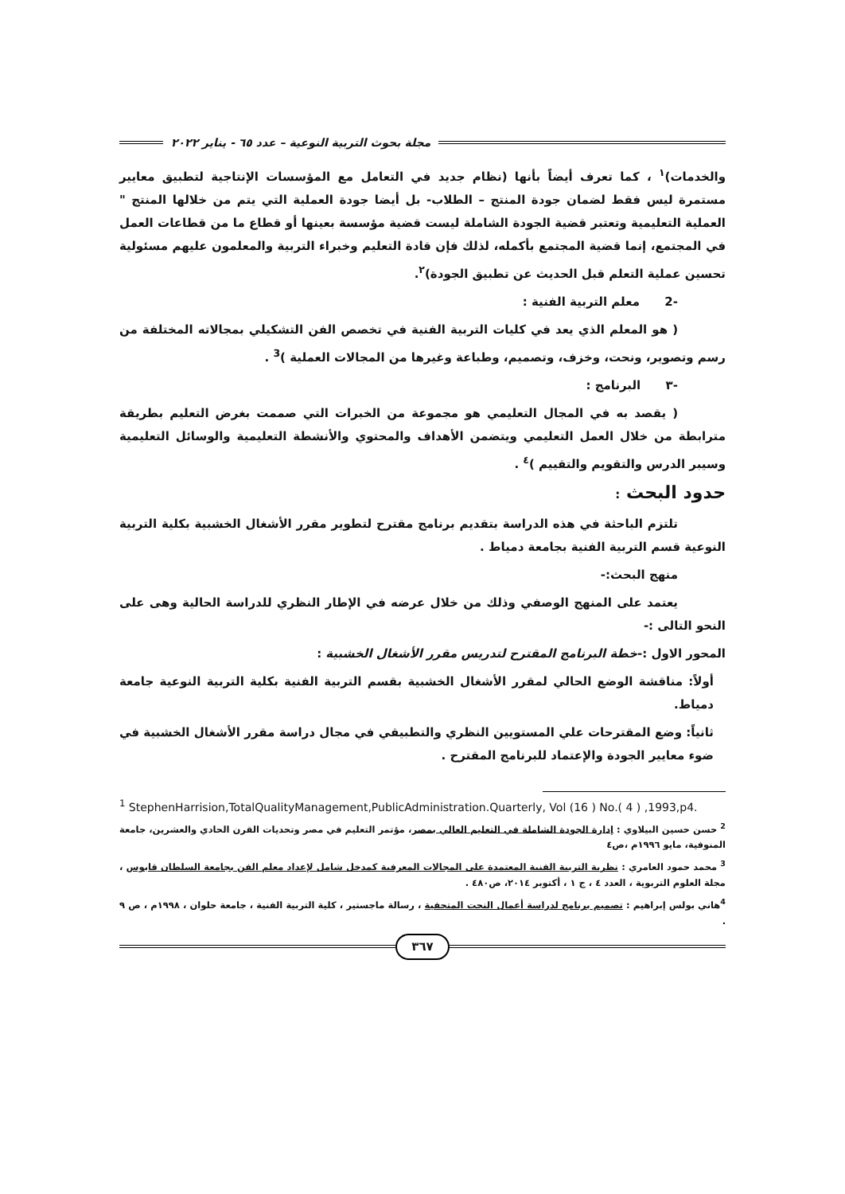مجلة بحوث التربية النوعية – عدد ٦٥ - يناير ٢٠٢٢
والخدمات)<sup>١</sup> ، كما تعرف أيضاً بأنها (نظام جديد في التعامل مع المؤسسات الإنتاجية لتطبيق معايير مستمرة ليس فقط لضمان جودة المنتج – الطلاب- بل أيضا جودة العملية التي يتم من خلالها المنتج " العملية التعليمية وتعتبر قضية الجودة الشاملة ليست قضية مؤسسة بعينها أو قطاع ما من قطاعات العمل في المجتمع، إنما قضية المجتمع بأكمله، لذلك فإن قادة التعليم وخبراء التربية والمعلمون عليهم مسئولية تحسين عملية التعلم قبل الحديث عن تطبيق الجودة)<sup>٢</sup>.
-2 معلم التربية الفنية :
( هو المعلم الذي يعد في كليات التربية الفنية في تخصص الفن التشكيلي بمجالاته المختلفة من رسم وتصوير، ونحت، وخزف، وتصميم، وطباعة وغيرها من المجالات العملية )<sup>3</sup> .
-٣ البرنامج :
( يقصد به في المجال التعليمي هو مجموعة من الخبرات التي صممت بغرض التعليم بطريقة مترابطة من خلال العمل التعليمي ويتضمن الأهداف والمحتوي والأنشطة التعليمية والوسائل التعليمية وسيبر الدرس والتقويم والتقييم )<sup>٤</sup> .
حدود البحث :
تلتزم الباحثة في هذه الدراسة بتقديم برنامج مقترح لتطوير مقرر الأشغال الخشبية بكلية التربية النوعية قسم التربية الفنية بجامعة دمياط .
منهج البحث:-
يعتمد على المنهج الوصفي وذلك من خلال عرضه في الإطار النظري للدراسة الحالية وهى على النحو التالى :-
المحور الاول :-خطة البرنامج المقترح لتدريس مقرر الأشغال الخشبية :
أولاً: مناقشة الوضع الحالي لمقرر الأشغال الخشبية بقسم التربية الفنية بكلية التربية النوعية جامعة دمياط.
ثانياً: وضع المقترحات علي المستويين النظري والتطبيقي في مجال دراسة مقرر الأشغال الخشبية في ضوء معايير الجودة والإعتماد للبرنامج المقترح .
<sup>1</sup> StephenHarrision,TotalQualityManagement,PublicAdministration.Quarterly, Vol (16 ) No.( 4 ) ,1993,p4.
<sup>2</sup> حسن حسين البيلاوي : إدارة الجودة الشاملة في التعليم العالي بمصر، مؤتمر التعليم في مصر وتحديات القرن الحادي والعشرين، جامعة المنوفية، مايو ١٩٩٦م ،ص٤
<sup>3</sup> محمد حمود العامري : نظرية التربية الفنية المعتمدة على المجالات المعرفية كمدخل شامل لإعداد معلم الفن بجامعة السلطان قابوس ، مجلة العلوم التربوية ، العدد ٤ ، ج ١ ، أكتوبر ٢٠١٤، ص٤٨٠ .
<sup>4</sup> هاني بولس إبراهيم : تصميم برنامج لدراسة أعمال النحت المتحفية ، رسالة ماجستير ، كلية التربية الفنية ، جامعة حلوان ، ١٩٩٨م ، ص ٩ .
٣٦٧